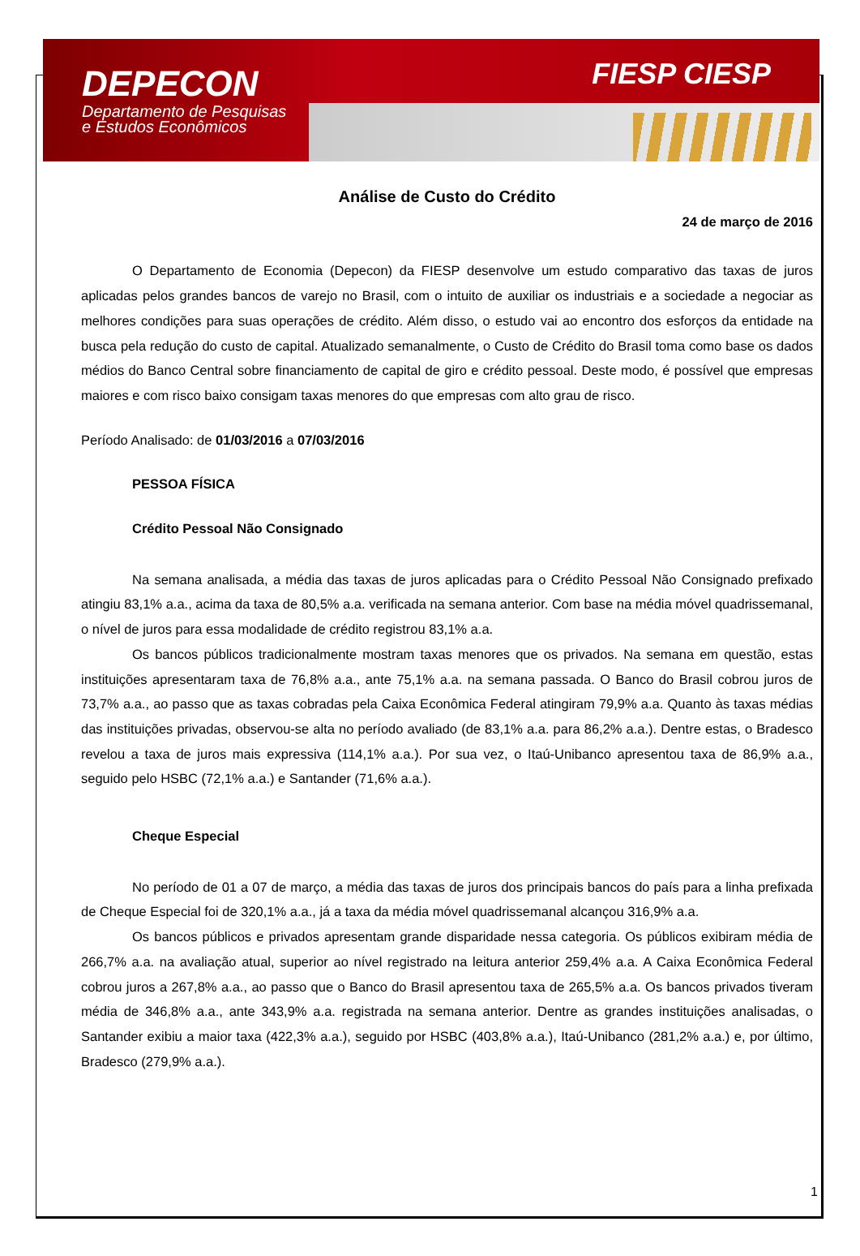DEPECON
Departamento de Pesquisas
e Estudos Econômicos
FIESP CIESP
Análise de Custo do Crédito
24 de março de 2016
O Departamento de Economia (Depecon) da FIESP desenvolve um estudo comparativo das taxas de juros aplicadas pelos grandes bancos de varejo no Brasil, com o intuito de auxiliar os industriais e a sociedade a negociar as melhores condições para suas operações de crédito. Além disso, o estudo vai ao encontro dos esforços da entidade na busca pela redução do custo de capital. Atualizado semanalmente, o Custo de Crédito do Brasil toma como base os dados médios do Banco Central sobre financiamento de capital de giro e crédito pessoal. Deste modo, é possível que empresas maiores e com risco baixo consigam taxas menores do que empresas com alto grau de risco.
Período Analisado: de 01/03/2016 a 07/03/2016
PESSOA FÍSICA
Crédito Pessoal Não Consignado
Na semana analisada, a média das taxas de juros aplicadas para o Crédito Pessoal Não Consignado prefixado atingiu 83,1% a.a., acima da taxa de 80,5% a.a. verificada na semana anterior. Com base na média móvel quadrissemanal, o nível de juros para essa modalidade de crédito registrou 83,1% a.a.
Os bancos públicos tradicionalmente mostram taxas menores que os privados. Na semana em questão, estas instituições apresentaram taxa de 76,8% a.a., ante 75,1% a.a. na semana passada. O Banco do Brasil cobrou juros de 73,7% a.a., ao passo que as taxas cobradas pela Caixa Econômica Federal atingiram 79,9% a.a. Quanto às taxas médias das instituições privadas, observou-se alta no período avaliado (de 83,1% a.a. para 86,2% a.a.). Dentre estas, o Bradesco revelou a taxa de juros mais expressiva (114,1% a.a.). Por sua vez, o Itaú-Unibanco apresentou taxa de 86,9% a.a., seguido pelo HSBC (72,1% a.a.) e Santander (71,6% a.a.).
Cheque Especial
No período de 01 a 07 de março, a média das taxas de juros dos principais bancos do país para a linha prefixada de Cheque Especial foi de 320,1% a.a., já a taxa da média móvel quadrissemanal alcançou 316,9% a.a.
Os bancos públicos e privados apresentam grande disparidade nessa categoria. Os públicos exibiram média de 266,7% a.a. na avaliação atual, superior ao nível registrado na leitura anterior 259,4% a.a. A Caixa Econômica Federal cobrou juros a 267,8% a.a., ao passo que o Banco do Brasil apresentou taxa de 265,5% a.a. Os bancos privados tiveram média de 346,8% a.a., ante 343,9% a.a. registrada na semana anterior. Dentre as grandes instituições analisadas, o Santander exibiu a maior taxa (422,3% a.a.), seguido por HSBC (403,8% a.a.), Itaú-Unibanco (281,2% a.a.) e, por último, Bradesco (279,9% a.a.).
1